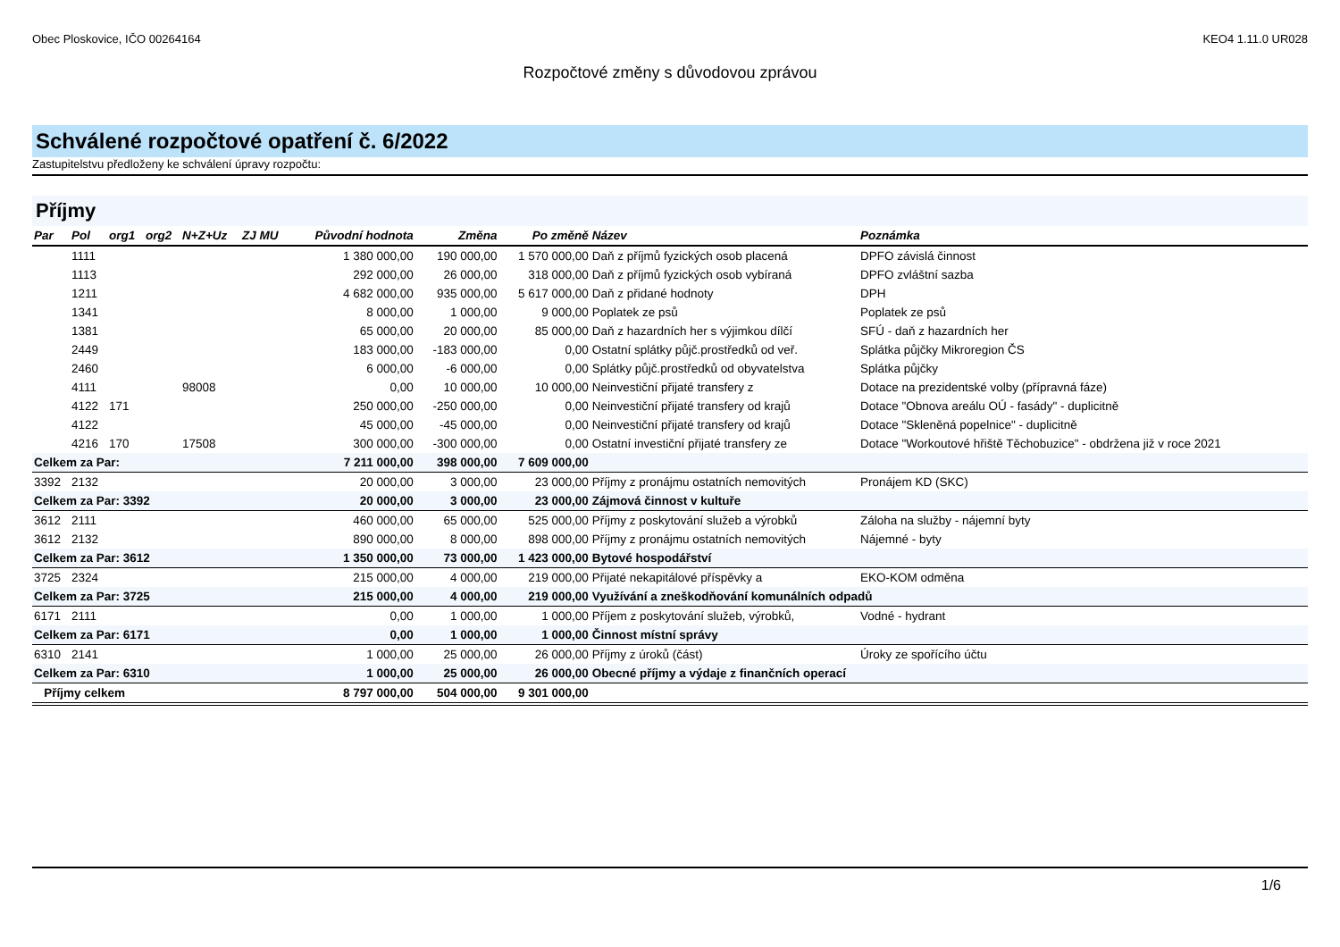Obec Ploskovice, IČO 00264164 KEO4 1.11.0 UR028
Rozpočtové změny s důvodovou zprávou
Schválené rozpočtové opatření č. 6/2022
Zastupitelstvu předloženy ke schválení úpravy rozpočtu:
Příjmy
| Par | Pol | org1 | org2 | N+Z+Uz | ZJ MU | Původní hodnota | Změna | Po změně | Název | Poznámka |
| --- | --- | --- | --- | --- | --- | --- | --- | --- | --- | --- |
| | 1111 | | | | | 1 380 000,00 | 190 000,00 | 1 570 000,00 | Daň z příjmů fyzických osob placená | DPFO závislá činnost |
| | 1113 | | | | | 292 000,00 | 26 000,00 | 318 000,00 | Daň z příjmů fyzických osob vybíraná | DPFO zvláštní sazba |
| | 1211 | | | | | 4 682 000,00 | 935 000,00 | 5 617 000,00 | Daň z přidané hodnoty | DPH |
| | 1341 | | | | | 8 000,00 | 1 000,00 | 9 000,00 | Poplatek ze psů | Poplatek ze psů |
| | 1381 | | | | | 65 000,00 | 20 000,00 | 85 000,00 | Daň z hazardních her s výjimkou dílčí | SFÚ - daň z hazardních her |
| | 2449 | | | | | 183 000,00 | -183 000,00 | 0,00 | Ostatní splátky půjč.prostředků od veř. | Splátka půjčky Mikroregion ČS |
| | 2460 | | | | | 6 000,00 | -6 000,00 | 0,00 | Splátky půjč.prostředků od obyvatelstva | Splátka půjčky |
| | 4111 | | | 98008 | | 0,00 | 10 000,00 | 10 000,00 | Neinvestiční přijaté transfery z | Dotace na prezidentské volby (přípravná fáze) |
| | 4122 | 171 | | | | 250 000,00 | -250 000,00 | 0,00 | Neinvestiční přijaté transfery od krajů | Dotace "Obnova areálu OÚ - fasády" - duplicitně |
| | 4122 | | | | | 45 000,00 | -45 000,00 | 0,00 | Neinvestiční přijaté transfery od krajů | Dotace "Skleněná popelnice" - duplicitně |
| | 4216 | 170 | | 17508 | | 300 000,00 | -300 000,00 | 0,00 | Ostatní investiční přijaté transfery ze | Dotace "Workoutové hřiště Těchobuzice" - obdržena již v roce 2021 |
| Celkem za Par: | | | | | | 7 211 000,00 | 398 000,00 | 7 609 000,00 | | |
| 3392 | 2132 | | | | | 20 000,00 | 3 000,00 | 23 000,00 | Příjmy z pronájmu ostatních nemovitých | Pronájem KD (SKC) |
| Celkem za Par: 3392 | | | | | | 20 000,00 | 3 000,00 | 23 000,00 | Zájmová činnost v kultuře | |
| 3612 | 2111 | | | | | 460 000,00 | 65 000,00 | 525 000,00 | Příjmy z poskytování služeb a výrobků | Záloha na služby - nájemní byty |
| 3612 | 2132 | | | | | 890 000,00 | 8 000,00 | 898 000,00 | Příjmy z pronájmu ostatních nemovitých | Nájemné - byty |
| Celkem za Par: 3612 | | | | | | 1 350 000,00 | 73 000,00 | 1 423 000,00 | Bytové hospodářství | |
| 3725 | 2324 | | | | | 215 000,00 | 4 000,00 | 219 000,00 | Přijaté nekapitálové příspěvky a | EKO-KOM odměna |
| Celkem za Par: 3725 | | | | | | 215 000,00 | 4 000,00 | 219 000,00 | Využívání a zneškodňování komunálních odpadů | |
| 6171 | 2111 | | | | | 0,00 | 1 000,00 | 1 000,00 | Příjem z poskytování služeb, výrobků, | Vodné - hydrant |
| Celkem za Par: 6171 | | | | | | 0,00 | 1 000,00 | 1 000,00 | Činnost místní správy | |
| 6310 | 2141 | | | | | 1 000,00 | 25 000,00 | 26 000,00 | Příjmy z úroků (část) | Úroky ze spořícího účtu |
| Celkem za Par: 6310 | | | | | | 1 000,00 | 25 000,00 | 26 000,00 | Obecné příjmy a výdaje z finančních operací | |
| Příjmy celkem | | | | | | 8 797 000,00 | 504 000,00 | 9 301 000,00 | | |
1/6